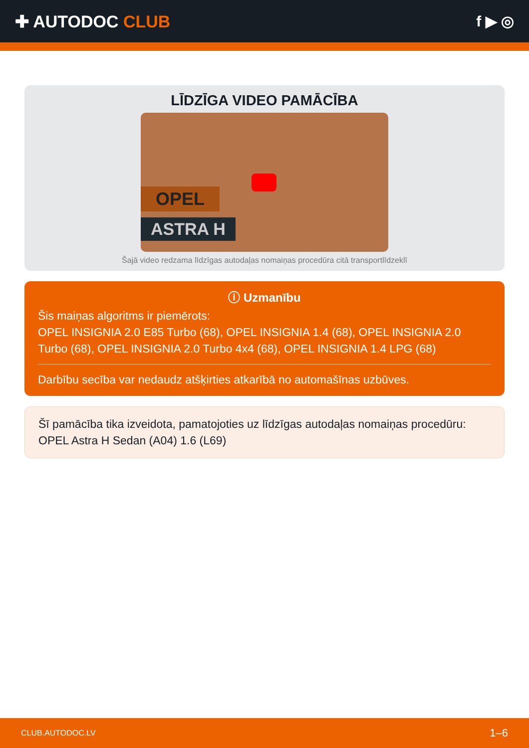✚ AUTODOC CLUB f ▶ ◎
LĪDZĪGA VIDEO PAMĀCĪBA
OPEL
ASTRA H
Šajā video redzama līdzīgas autodaļas nomaiņas procedūra citā transportlīdzeklī
ⓘ Uzmanību
Šis maiņas algoritms ir piemērots:
OPEL INSIGNIA 2.0 E85 Turbo (68), OPEL INSIGNIA 1.4 (68), OPEL INSIGNIA 2.0 Turbo (68), OPEL INSIGNIA 2.0 Turbo 4x4 (68), OPEL INSIGNIA 1.4 LPG (68)
Darbību secība var nedaudz atšķirties atkarībā no automašīnas uzbūves.
Šī pamācība tika izveidota, pamatojoties uz līdzīgas autodaļas nomaiņas procedūru: OPEL Astra H Sedan (A04) 1.6 (L69)
CLUB.AUTODOC.LV 1–6